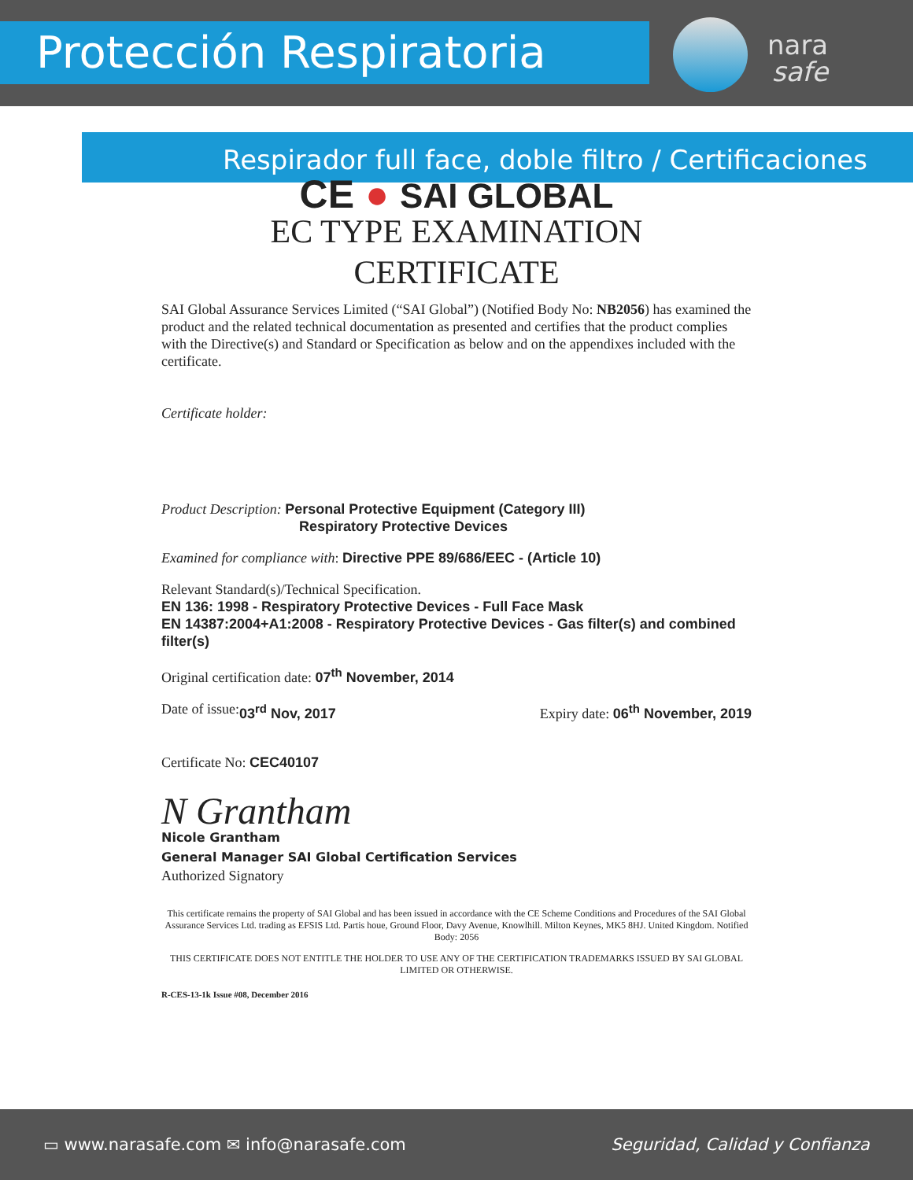Protección Respiratoria
nara
safe
Respirador full face, doble filtro / Certificaciones
CE ● SAI GLOBAL
EC TYPE EXAMINATION
CERTIFICATE
SAI Global Assurance Services Limited (“SAI Global”) (Notified Body No: NB2056) has examined the product and the related technical documentation as presented and certifies that the product complies with the Directive(s) and Standard or Specification as below and on the appendixes included with the certificate.
Certificate holder:
Product Description: Personal Protective Equipment (Category III)
Respiratory Protective Devices
Examined for compliance with: Directive PPE 89/686/EEC - (Article 10)
Relevant Standard(s)/Technical Specification.
EN 136: 1998 - Respiratory Protective Devices - Full Face Mask
EN 14387:2004+A1:2008 - Respiratory Protective Devices - Gas filter(s) and combined filter(s)
Original certification date: 07<sup>th</sup> November, 2014
Date of issue: 03<sup>rd</sup> Nov, 2017 Expiry date: 06<sup>th</sup> November, 2019
Certificate No: CEC40107
N Grantham
Nicole Grantham
General Manager SAI Global Certification Services
Authorized Signatory
This certificate remains the property of SAI Global and has been issued in accordance with the CE Scheme Conditions and Procedures of the SAI Global Assurance Services Ltd. trading as EFSIS Ltd. Partis houe, Ground Floor, Davy Avenue, Knowlhill. Milton Keynes, MK5 8HJ. United Kingdom. Notified Body: 2056
THIS CERTIFICATE DOES NOT ENTITLE THE HOLDER TO USE ANY OF THE CERTIFICATION TRADEMARKS ISSUED BY SAI GLOBAL LIMITED OR OTHERWISE.
R-CES-13-1k Issue #08, December 2016
▭ www.narasafe.com ✉ info@narasafe.com Seguridad, Calidad y Confianza